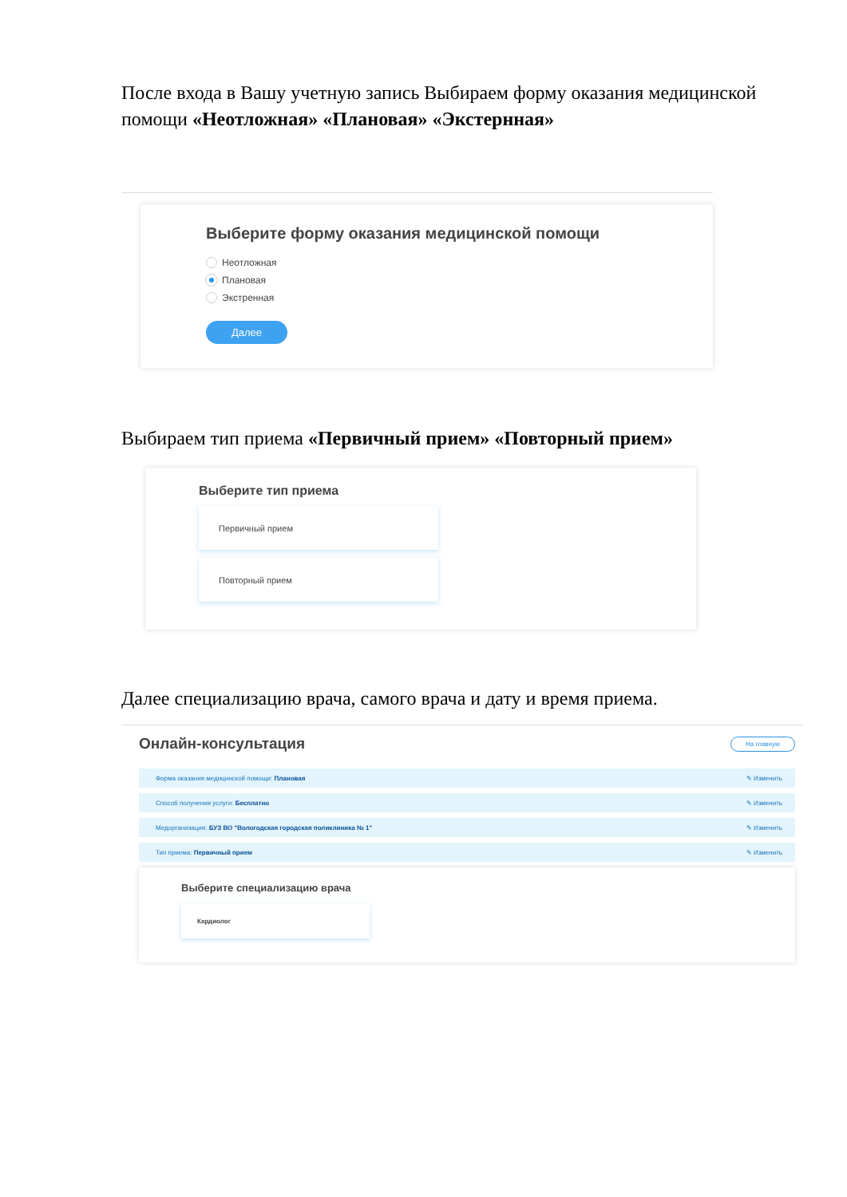После входа в Вашу учетную запись Выбираем форму оказания медицинской помощи «Неотложная» «Плановая» «Экстернная»
Выберите форму оказания медицинской помощи
Неотложная
Плановая
Экстренная
Далее
Выбираем тип приема «Первичный прием» «Повторный прием»
Выберите тип приема
Первичный прием
Повторный прием
Далее специализацию врача, самого врача и дату и время приема.
Онлайн-консультация
На главную
Форма оказания медицинской помощи: Плановая ✎ Изменить
Способ получения услуги: Бесплатно ✎ Изменить
Медорганизация: БУЗ ВО "Вологодская городская поликлиника № 1" ✎ Изменить
Тип приема: Первичный прием ✎ Изменить
Выберите специализацию врача
Кардиолог